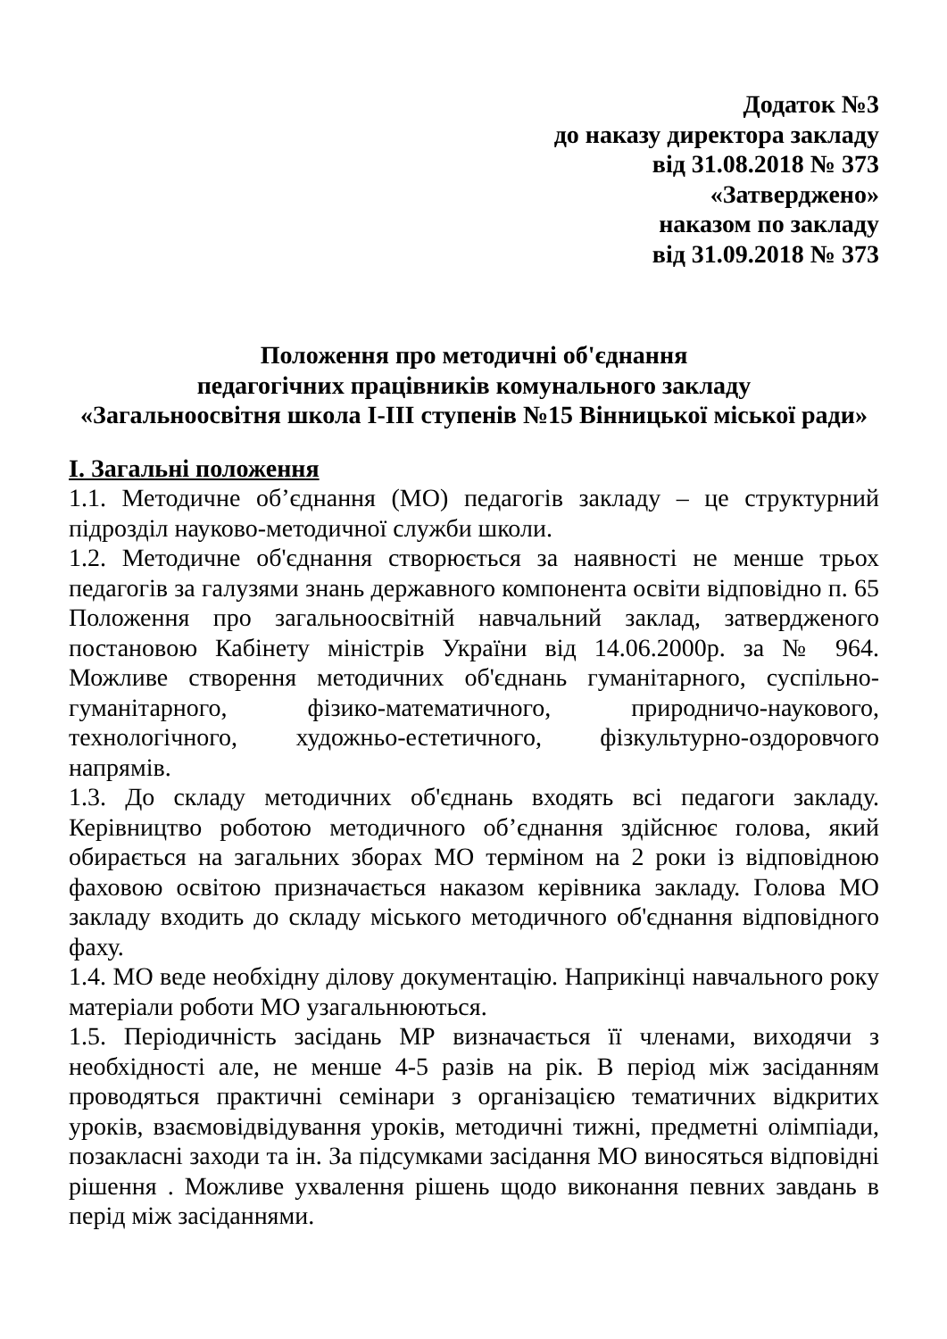Додаток №3
до наказу директора закладу
від 31.08.2018 № 373
«Затверджено»
наказом по закладу
від 31.09.2018 № 373
Положення про методичні об'єднання
педагогічних працівників комунального закладу
«Загальноосвітня школа І-ІІІ ступенів №15 Вінницької міської ради»
І. Загальні положення
1.1. Методичне об’єднання (МО) педагогів закладу – це структурний підрозділ науково-методичної служби школи.
1.2. Методичне об'єднання створюється за наявності не менше трьох педагогів за галузями знань державного компонента освіти відповідно п. 65 Положення про загальноосвітній навчальний заклад, затвердженого постановою Кабінету міністрів України від 14.06.2000р. за № 964. Можливе створення методичних об'єднань гуманітарного, суспільно-гуманітарного, фізико-математичного, природничо-наукового, технологічного, художньо-естетичного, фізкультурно-оздоровчого напрямів.
1.3. До складу методичних об'єднань входять всі педагоги закладу. Керівництво роботою методичного об’єднання здійснює голова, який обирається на загальних зборах МО терміном на 2 роки із відповідною фаховою освітою призначається наказом керівника закладу. Голова МО закладу входить до складу міського методичного об'єднання відповідного фаху.
1.4. МО веде необхідну ділову документацію. Наприкінці навчального року матеріали роботи МО узагальнюються.
1.5. Періодичність засідань МР визначається її членами, виходячи з необхідності але, не менше 4-5 разів на рік. В період між засіданням проводяться практичні семінари з організацією тематичних відкритих уроків, взаємовідвідування уроків, методичні тижні, предметні олімпіади, позакласні заходи та ін. За підсумками засідання МО виносяться відповідні рішення . Можливе ухвалення рішень щодо виконання певних завдань в перід між засіданнями.